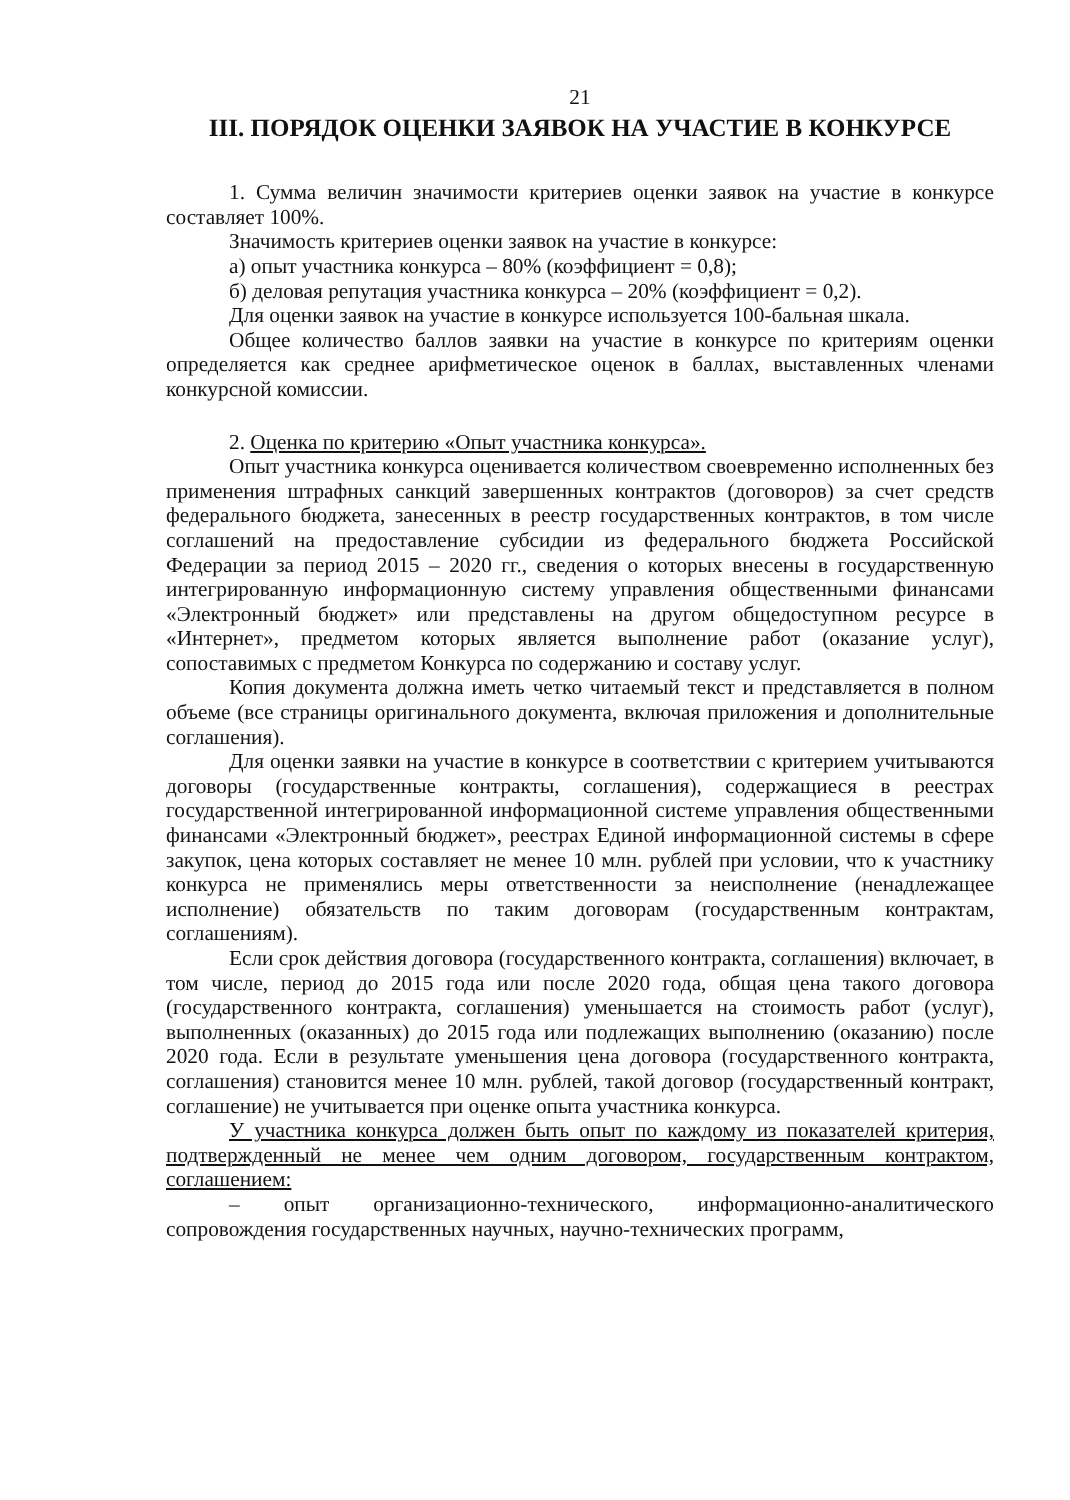21
III. ПОРЯДОК ОЦЕНКИ ЗАЯВОК НА УЧАСТИЕ В КОНКУРСЕ
1. Сумма величин значимости критериев оценки заявок на участие в конкурсе составляет 100%.
Значимость критериев оценки заявок на участие в конкурсе:
а) опыт участника конкурса – 80% (коэффициент = 0,8);
б) деловая репутация участника конкурса – 20% (коэффициент = 0,2).
Для оценки заявок на участие в конкурсе используется 100-бальная шкала.
Общее количество баллов заявки на участие в конкурсе по критериям оценки определяется как среднее арифметическое оценок в баллах, выставленных членами конкурсной комиссии.
2. Оценка по критерию «Опыт участника конкурса».
Опыт участника конкурса оценивается количеством своевременно исполненных без применения штрафных санкций завершенных контрактов (договоров) за счет средств федерального бюджета, занесенных в реестр государственных контрактов, в том числе соглашений на предоставление субсидии из федерального бюджета Российской Федерации за период 2015 – 2020 гг., сведения о которых внесены в государственную интегрированную информационную систему управления общественными финансами «Электронный бюджет» или представлены на другом общедоступном ресурсе в «Интернет», предметом которых является выполнение работ (оказание услуг), сопоставимых с предметом Конкурса по содержанию и составу услуг.
Копия документа должна иметь четко читаемый текст и представляется в полном объеме (все страницы оригинального документа, включая приложения и дополнительные соглашения).
Для оценки заявки на участие в конкурсе в соответствии с критерием учитываются договоры (государственные контракты, соглашения), содержащиеся в реестрах государственной интегрированной информационной системе управления общественными финансами «Электронный бюджет», реестрах Единой информационной системы в сфере закупок, цена которых составляет не менее 10 млн. рублей при условии, что к участнику конкурса не применялись меры ответственности за неисполнение (ненадлежащее исполнение) обязательств по таким договорам (государственным контрактам, соглашениям).
Если срок действия договора (государственного контракта, соглашения) включает, в том числе, период до 2015 года или после 2020 года, общая цена такого договора (государственного контракта, соглашения) уменьшается на стоимость работ (услуг), выполненных (оказанных) до 2015 года или подлежащих выполнению (оказанию) после 2020 года. Если в результате уменьшения цена договора (государственного контракта, соглашения) становится менее 10 млн. рублей, такой договор (государственный контракт, соглашение) не учитывается при оценке опыта участника конкурса.
У участника конкурса должен быть опыт по каждому из показателей критерия, подтвержденный не менее чем одним договором, государственным контрактом, соглашением:
– опыт организационно-технического, информационно-аналитического сопровождения государственных научных, научно-технических программ,